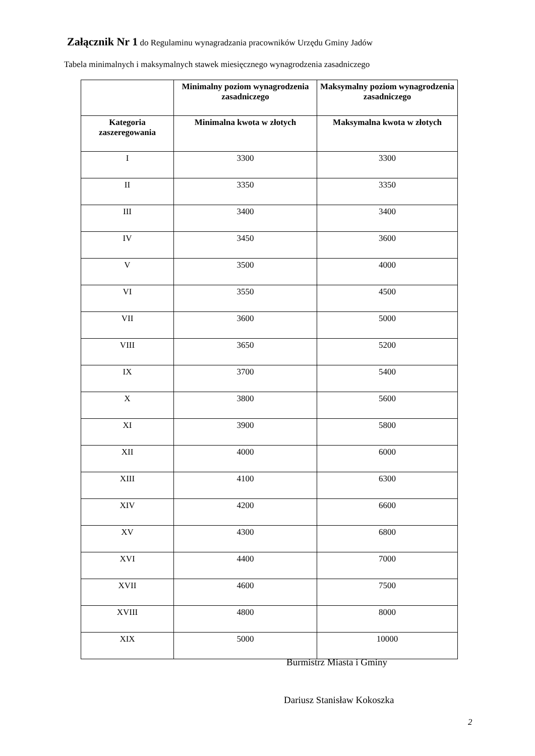Załącznik Nr 1 do Regulaminu wynagradzania pracowników Urzędu Gminy Jadów
Tabela minimalnych i maksymalnych stawek miesięcznego wynagrodzenia zasadniczego
| | Minimalny poziom wynagrodzenia zasadniczego | Maksymalny poziom wynagrodzenia zasadniczego |
| --- | --- | --- |
| Kategoria zaszeregowania | Minimalna kwota w złotych | Maksymalna kwota w złotych |
| I | 3300 | 3300 |
| II | 3350 | 3350 |
| III | 3400 | 3400 |
| IV | 3450 | 3600 |
| V | 3500 | 4000 |
| VI | 3550 | 4500 |
| VII | 3600 | 5000 |
| VIII | 3650 | 5200 |
| IX | 3700 | 5400 |
| X | 3800 | 5600 |
| XI | 3900 | 5800 |
| XII | 4000 | 6000 |
| XIII | 4100 | 6300 |
| XIV | 4200 | 6600 |
| XV | 4300 | 6800 |
| XVI | 4400 | 7000 |
| XVII | 4600 | 7500 |
| XVIII | 4800 | 8000 |
| XIX | 5000 | 10000 |
Burmistrz Miasta i Gminy
Dariusz Stanisław Kokoszka
2